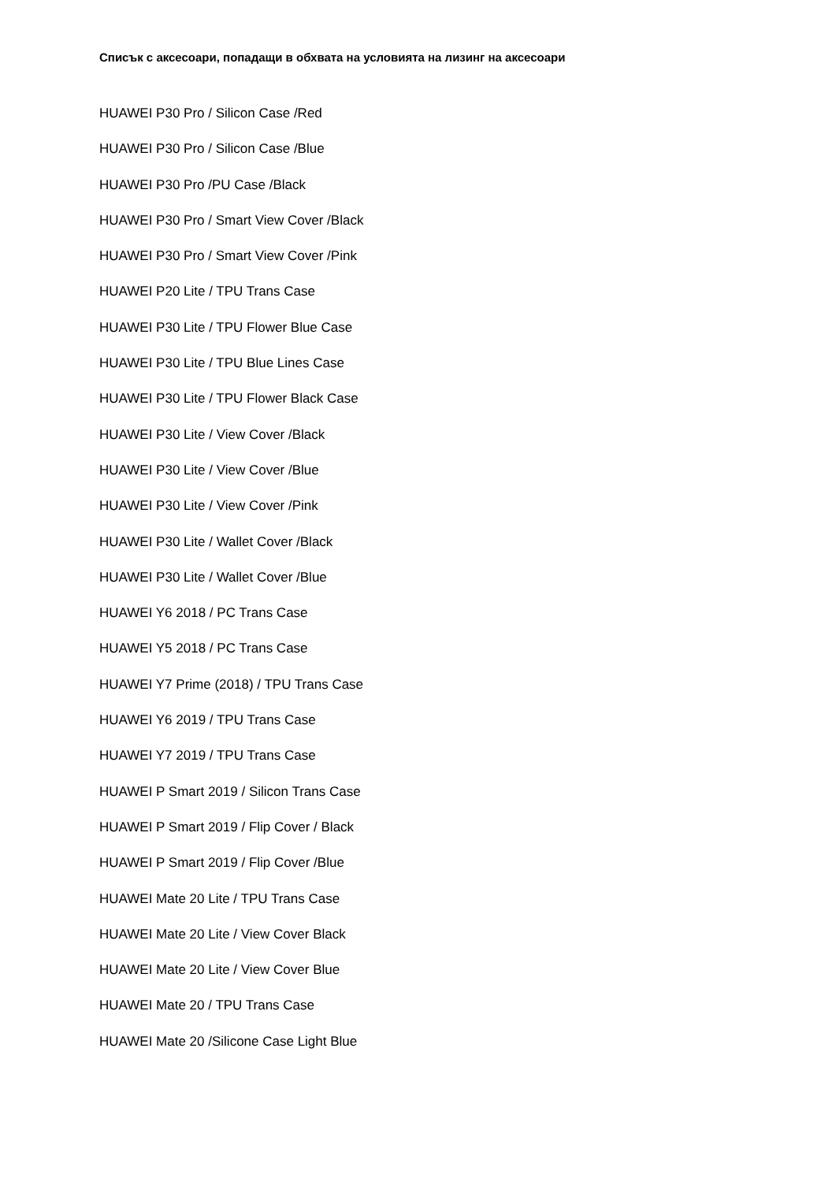Списък с аксесоари, попадащи в обхвата на условията на лизинг на аксесоари
HUAWEI P30 Pro / Silicon Case /Red
HUAWEI P30 Pro / Silicon Case /Blue
HUAWEI P30 Pro /PU Case /Black
HUAWEI P30 Pro / Smart View Cover /Black
HUAWEI P30 Pro / Smart View Cover /Pink
HUAWEI P20 Lite / TPU Trans Case
HUAWEI P30 Lite / TPU Flower Blue Case
HUAWEI P30 Lite / TPU Blue Lines Case
HUAWEI P30 Lite / TPU Flower Black Case
HUAWEI P30 Lite / View Cover /Black
HUAWEI P30 Lite / View Cover /Blue
HUAWEI P30 Lite / View Cover /Pink
HUAWEI P30 Lite / Wallet Cover /Black
HUAWEI P30 Lite / Wallet Cover /Blue
HUAWEI Y6 2018 / PC Trans Case
HUAWEI Y5 2018 / PC Trans Case
HUAWEI Y7 Prime (2018) / TPU Trans Case
HUAWEI Y6 2019 / TPU Trans Case
HUAWEI Y7 2019 / TPU Trans Case
HUAWEI P Smart 2019 / Silicon Trans Case
HUAWEI P Smart 2019 / Flip Cover / Black
HUAWEI P Smart 2019 / Flip Cover /Blue
HUAWEI Mate 20 Lite / TPU Trans Case
HUAWEI Mate 20 Lite / View Cover Black
HUAWEI Mate 20 Lite / View Cover Blue
HUAWEI Mate 20 / TPU Trans Case
HUAWEI Mate 20 /Silicone Case Light Blue